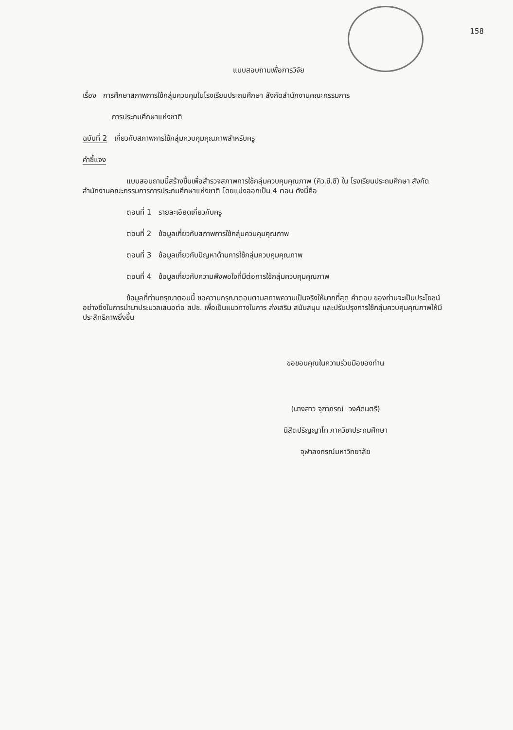158
แบบสอบถามเพื่อการวิจัย
เรื่อง การศึกษาสภาพการใช้กลุ่มควบคุมในโรงเรียนประถมศึกษา สังกัดสำนักงานคณะกรรมการ
การประถมศึกษาแห่งชาติ
ฉบับที่ 2 เกี่ยวกับสภาพการใช้กลุ่มควบคุมคุณภาพสำหรับครู
คำชี้แจง
แบบสอบถามนี้สร้างขึ้นเพื่อสำรวจสภาพการใช้กลุ่มควบคุมคุณภาพ (คิว.ซี.ซี) ใน โรงเรียนประถมศึกษา สังกัดสำนักงานคณะกรรมการการประถมศึกษาแห่งชาติ โดยแบ่งออกเป็น 4 ตอน ดังนี้คือ
ตอนที่ 1 รายละเอียดเกี่ยวกับครู
ตอนที่ 2 ข้อมูลเกี่ยวกับสภาพการใช้กลุ่มควบคุมคุณภาพ
ตอนที่ 3 ข้อมูลเกี่ยวกับปัญหาด้านการใช้กลุ่มควบคุมคุณภาพ
ตอนที่ 4 ข้อมูลเกี่ยวกับความพึงพอใจที่มีต่อการใช้กลุ่มควบคุมคุณภาพ
ข้อมูลที่ท่านกรุณาตอบนี้ ขอความกรุณาตอบตามสภาพความเป็นจริงให้มากที่สุด คำตอบ ของท่านจะเป็นประโยชน์อย่างยิ่งในการนำมาประมวลเสนอต่อ สปช. เพื่อเป็นแนวทางในการ ส่งเสริม สนับสนุน และปรับปรุงการใช้กลุ่มควบคุมคุณภาพให้มีประสิทธิภาพยิ่งขึ้น
ขอขอบคุณในความร่วมมือของท่าน
(นางสาว จุฑาภรณ์ วงศ์ดนตรี)
นิสิตปริญญาโท ภาควิชาประถมศึกษา
จุฬาลงกรณ์มหาวิทยาลัย